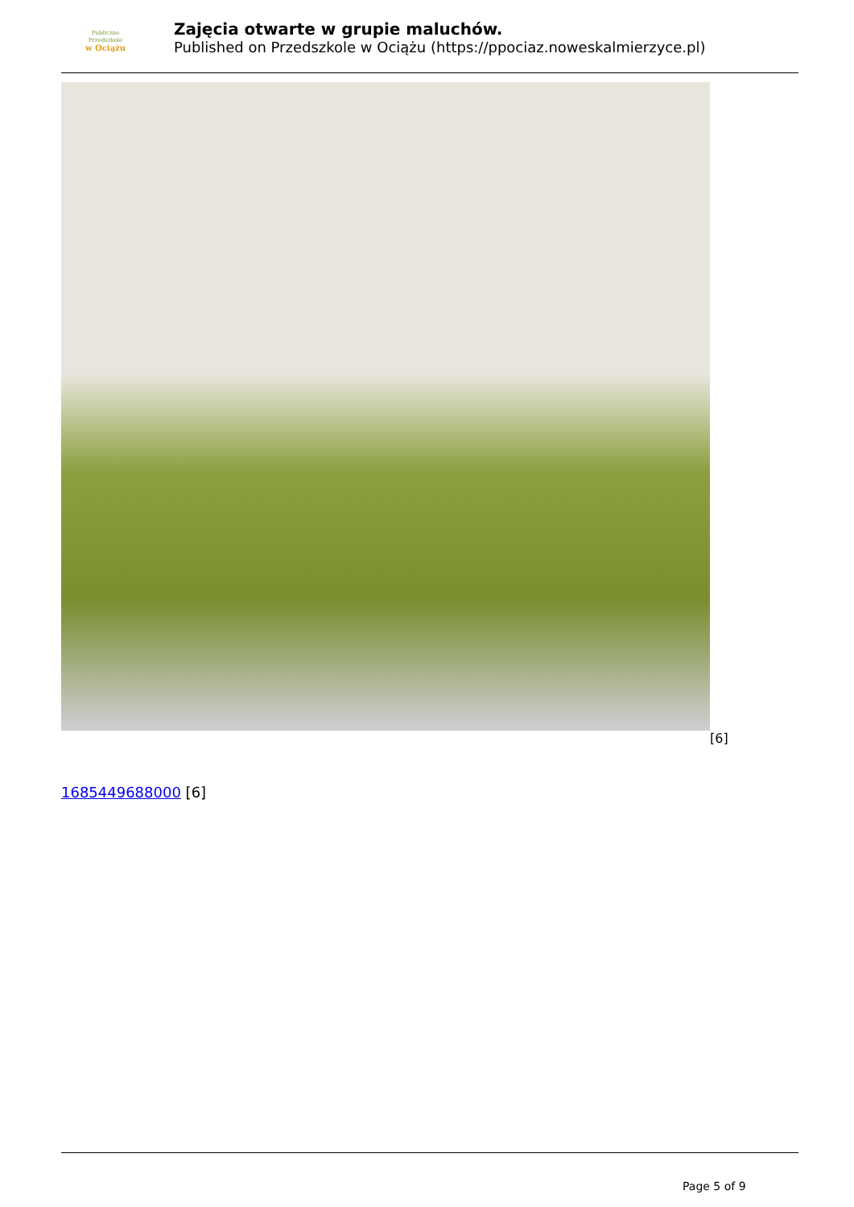Publiczne
Przedszkole
w Ociążu
Zajęcia otwarte w grupie maluchów.
Published on Przedszkole w Ociążu (https://ppociaz.noweskalmierzyce.pl)
[6]
1685449688000 [6]
Page 5 of 9